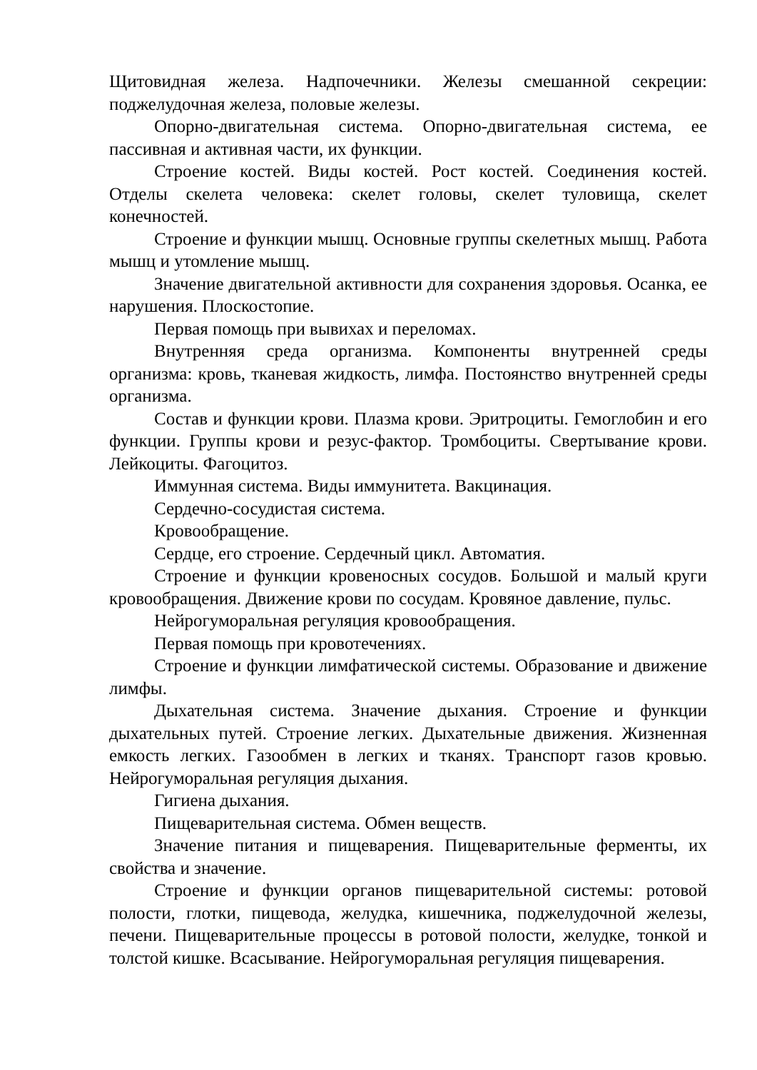Щитовидная железа. Надпочечники. Железы смешанной секреции: поджелудочная железа, половые железы.
Опорно-двигательная система. Опорно-двигательная система, ее пассивная и активная части, их функции.
Строение костей. Виды костей. Рост костей. Соединения костей. Отделы скелета человека: скелет головы, скелет туловища, скелет конечностей.
Строение и функции мышц. Основные группы скелетных мышц. Работа мышц и утомление мышц.
Значение двигательной активности для сохранения здоровья. Осанка, ее нарушения. Плоскостопие.
Первая помощь при вывихах и переломах.
Внутренняя среда организма. Компоненты внутренней среды организма: кровь, тканевая жидкость, лимфа. Постоянство внутренней среды организма.
Состав и функции крови. Плазма крови. Эритроциты. Гемоглобин и его функции. Группы крови и резус-фактор. Тромбоциты. Свертывание крови. Лейкоциты. Фагоцитоз.
Иммунная система. Виды иммунитета. Вакцинация.
Сердечно-сосудистая система.
Кровообращение.
Сердце, его строение. Сердечный цикл. Автоматия.
Строение и функции кровеносных сосудов. Большой и малый круги кровообращения. Движение крови по сосудам. Кровяное давление, пульс.
Нейрогуморальная регуляция кровообращения.
Первая помощь при кровотечениях.
Строение и функции лимфатической системы. Образование и движение лимфы.
Дыхательная система. Значение дыхания. Строение и функции дыхательных путей. Строение легких. Дыхательные движения. Жизненная емкость легких. Газообмен в легких и тканях. Транспорт газов кровью. Нейрогуморальная регуляция дыхания.
Гигиена дыхания.
Пищеварительная система. Обмен веществ.
Значение питания и пищеварения. Пищеварительные ферменты, их свойства и значение.
Строение и функции органов пищеварительной системы: ротовой полости, глотки, пищевода, желудка, кишечника, поджелудочной железы, печени. Пищеварительные процессы в ротовой полости, желудке, тонкой и толстой кишке. Всасывание. Нейрогуморальная регуляция пищеварения.